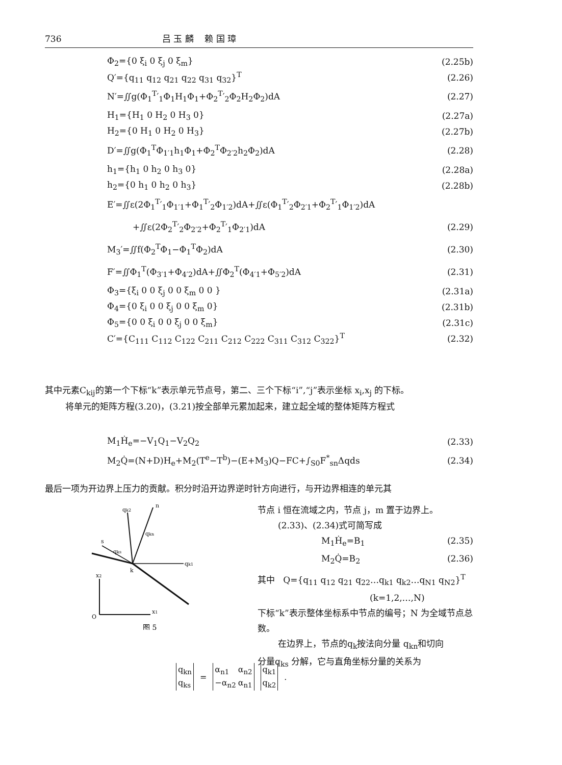736 吕 玉 麟 赖 国 璋
Φ<sub>2</sub>={0 ξ<sub>i</sub> 0 ξ<sub>j</sub> 0 ξ<sub>m</sub>} (2.25b)
Q′={q<sub>11</sub> q<sub>12</sub> q<sub>21</sub> q<sub>22</sub> q<sub>31</sub> q<sub>32</sub>}<sup>T</sup> (2.26)
N′=∬g(Φ<sub>1</sub><sup>T</sup>′<sub>1</sub>Φ<sub>1</sub>H<sub>1</sub>Φ<sub>1</sub>+Φ<sub>2</sub><sup>T</sup>′<sub>2</sub>Φ<sub>2</sub>H<sub>2</sub>Φ<sub>2</sub>)dA (2.27)
H<sub>1</sub>={H<sub>1</sub> 0 H<sub>2</sub> 0 H<sub>3</sub> 0} (2.27a)
H<sub>2</sub>={0 H<sub>1</sub> 0 H<sub>2</sub> 0 H<sub>3</sub>} (2.27b)
D′=∬g(Φ<sub>1</sub><sup>T</sup>Φ<sub>1′1</sub>h<sub>1</sub>Φ<sub>1</sub>+Φ<sub>2</sub><sup>T</sup>Φ<sub>2′2</sub>h<sub>2</sub>Φ<sub>2</sub>)dA (2.28)
h<sub>1</sub>={h<sub>1</sub> 0 h<sub>2</sub> 0 h<sub>3</sub> 0} (2.28a)
h<sub>2</sub>={0 h<sub>1</sub> 0 h<sub>2</sub> 0 h<sub>3</sub>} (2.28b)
E′=∬ε(2Φ<sub>1</sub><sup>T</sup>′<sub>1</sub>Φ<sub>1′1</sub>+Φ<sub>1</sub><sup>T</sup>′<sub>2</sub>Φ<sub>1′2</sub>)dA+∬ε(Φ<sub>1</sub><sup>T</sup>′<sub>2</sub>Φ<sub>2′1</sub>+Φ<sub>2</sub><sup>T</sup>′<sub>1</sub>Φ<sub>1′2</sub>)dA
+∬ε(2Φ<sub>2</sub><sup>T</sup>′<sub>2</sub>Φ<sub>2′2</sub>+Φ<sub>2</sub><sup>T</sup>′<sub>1</sub>Φ<sub>2′1</sub>)dA (2.29)
M<sub>3</sub>′=∬f(Φ<sub>2</sub><sup>T</sup>Φ<sub>1</sub>−Φ<sub>1</sub><sup>T</sup>Φ<sub>2</sub>)dA (2.30)
F′=∬Φ<sub>1</sub><sup>T</sup>(Φ<sub>3′1</sub>+Φ<sub>4′2</sub>)dA+∬Φ<sub>2</sub><sup>T</sup>(Φ<sub>4′1</sub>+Φ<sub>5′2</sub>)dA (2.31)
Φ<sub>3</sub>={ξ<sub>i</sub> 0 0 ξ<sub>j</sub> 0 0 ξ<sub>m</sub> 0 0 } (2.31a)
Φ<sub>4</sub>={0 ξ<sub>i</sub> 0 0 ξ<sub>j</sub> 0 0 ξ<sub>m</sub> 0} (2.31b)
Φ<sub>5</sub>={0 0 ξ<sub>i</sub> 0 0 ξ<sub>j</sub> 0 0 ξ<sub>m</sub>} (2.31c)
C′={C<sub>111</sub> C<sub>112</sub> C<sub>122</sub> C<sub>211</sub> C<sub>212</sub> C<sub>222</sub> C<sub>311</sub> C<sub>312</sub> C<sub>322</sub>}<sup>T</sup> (2.32)
其中元素C<sub>kij</sub>的第一个下标“k”表示单元节点号，第二、三个下标“i”,“j”表示坐标 x<sub>i</sub>,x<sub>j</sub> 的下标。
将单元的矩阵方程(3.20)，(3.21)按全部单元累加起来，建立起全域的整体矩阵方程式
M<sub>1</sub>Ḣ<sub>e</sub>=−V<sub>1</sub>Q<sub>1</sub>−V<sub>2</sub>Q<sub>2</sub> (2.33)
M<sub>2</sub>Q̇=(N+D)H<sub>e</sub>+M<sub>2</sub>(T<sup>e</sup>−T<sup>b</sup>)−(E+M<sub>3</sub>)Q−FC+∫<sub>S0</sub>F<sup>*</sup><sub>sn</sub>Δqds (2.34)
最后一项为开边界上压力的贡献。积分时沿开边界逆时针方向进行，与开边界相连的单元其
qk2
n
qkn
s
qks
qk1
k
x2
x1
O
图 5
节点 i 恒在流域之内，节点 j，m 置于边界上。
(2.33)、(2.34)式可简写成
M<sub>1</sub>Ḣ<sub>e</sub>=B<sub>1</sub> (2.35)
M<sub>2</sub>Q̇=B<sub>2</sub> (2.36)
其中 Q={q<sub>11</sub> q<sub>12</sub> q<sub>21</sub> q<sub>22</sub>…q<sub>k1</sub> q<sub>k2</sub>…q<sub>N1</sub> q<sub>N2</sub>}<sup>T</sup>
(k=1,2,…,N)
下标“k”表示整体坐标系中节点的编号；N 为全域节点总数。
在边界上，节点的q<sub>k</sub>按法向分量 q<sub>kn</sub>和切向
分量q<sub>ks</sub> 分解，它与直角坐标分量的关系为
| q<sub>kn</sub> |
| q<sub>ks</sub> |
=
| α<sub>n1</sub> | α<sub>n2</sub> |
| −α<sub>n2</sub> | α<sub>n1</sub> |
| q<sub>k1</sub> |
| q<sub>k2</sub> |
.